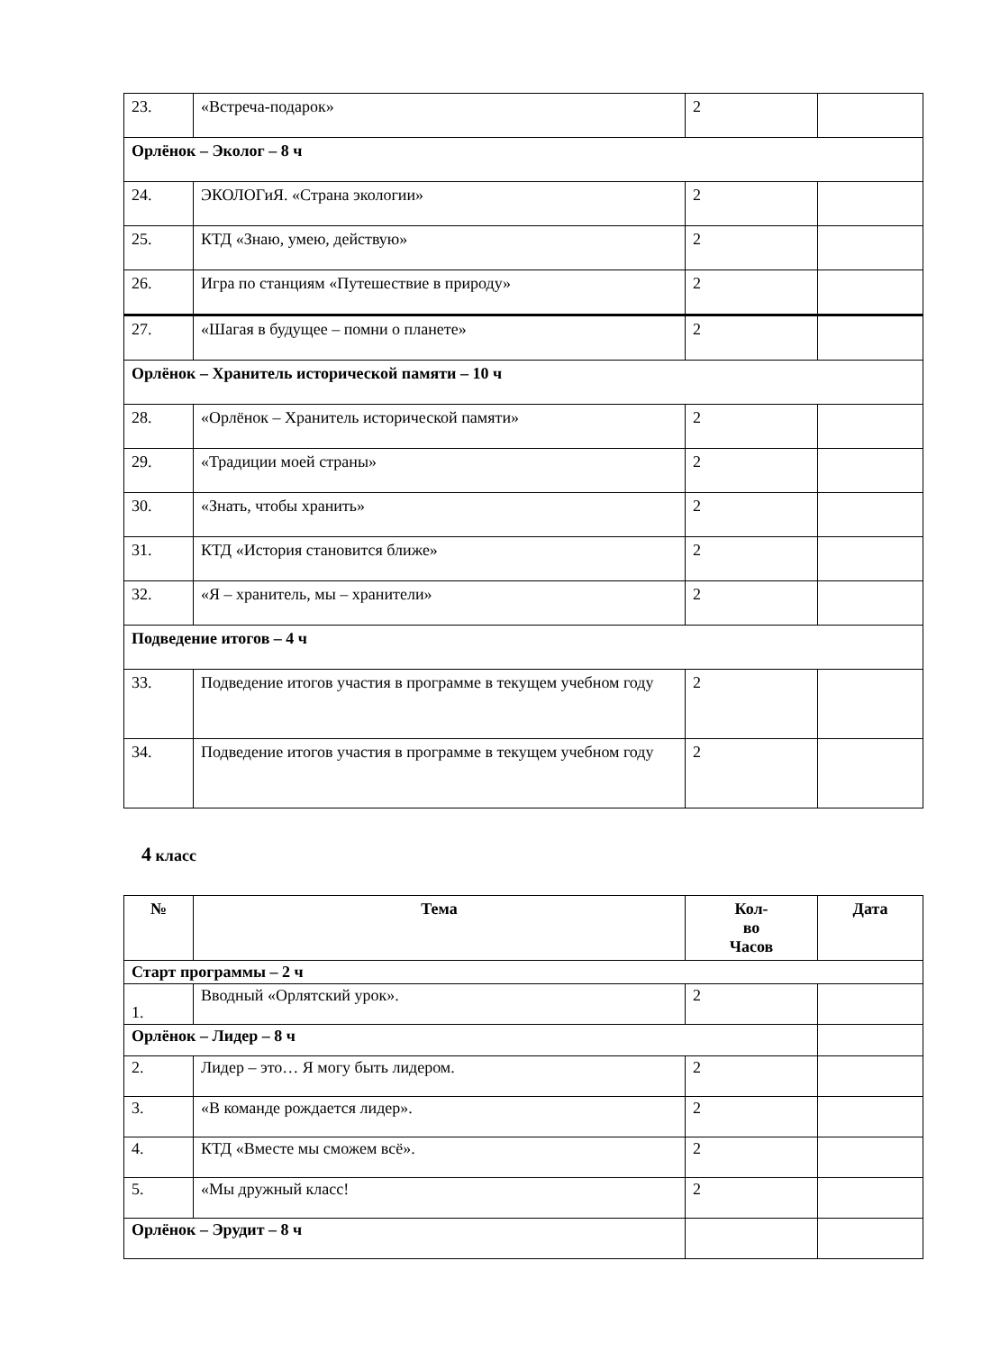| 23. | «Встреча-подарок» | 2 | |
| Орлёнок – Эколог – 8 ч | | | |
| 24. | ЭКОЛОГиЯ. «Страна экологии» | 2 | |
| 25. | КТД «Знаю, умею, действую» | 2 | |
| 26. | Игра по станциям «Путешествие в природу» | 2 | |
| 27. | «Шагая в будущее – помни о планете» | 2 | |
| Орлёнок – Хранитель исторической памяти – 10 ч | | | |
| 28. | «Орлёнок – Хранитель исторической памяти» | 2 | |
| 29. | «Традиции моей страны» | 2 | |
| 30. | «Знать, чтобы хранить» | 2 | |
| 31. | КТД «История становится ближе» | 2 | |
| 32. | «Я – хранитель, мы – хранители» | 2 | |
| Подведение итогов – 4 ч | | | |
| 33. | Подведение итогов участия в программе в текущем учебном году | 2 | |
| 34. | Подведение итогов участия в программе в текущем учебном году | 2 | |
4 класс
| № | Тема | Кол- во Часов | Дата |
| --- | --- | --- | --- |
| Старт программы – 2 ч | | | |
| 1. | Вводный «Орлятский урок». | 2 | |
| Орлёнок – Лидер – 8 ч | | | |
| 2. | Лидер – это… Я могу быть лидером. | 2 | |
| 3. | «В команде рождается лидер». | 2 | |
| 4. | КТД «Вместе мы сможем всё». | 2 | |
| 5. | «Мы дружный класс! | 2 | |
| Орлёнок – Эрудит – 8 ч | | | |